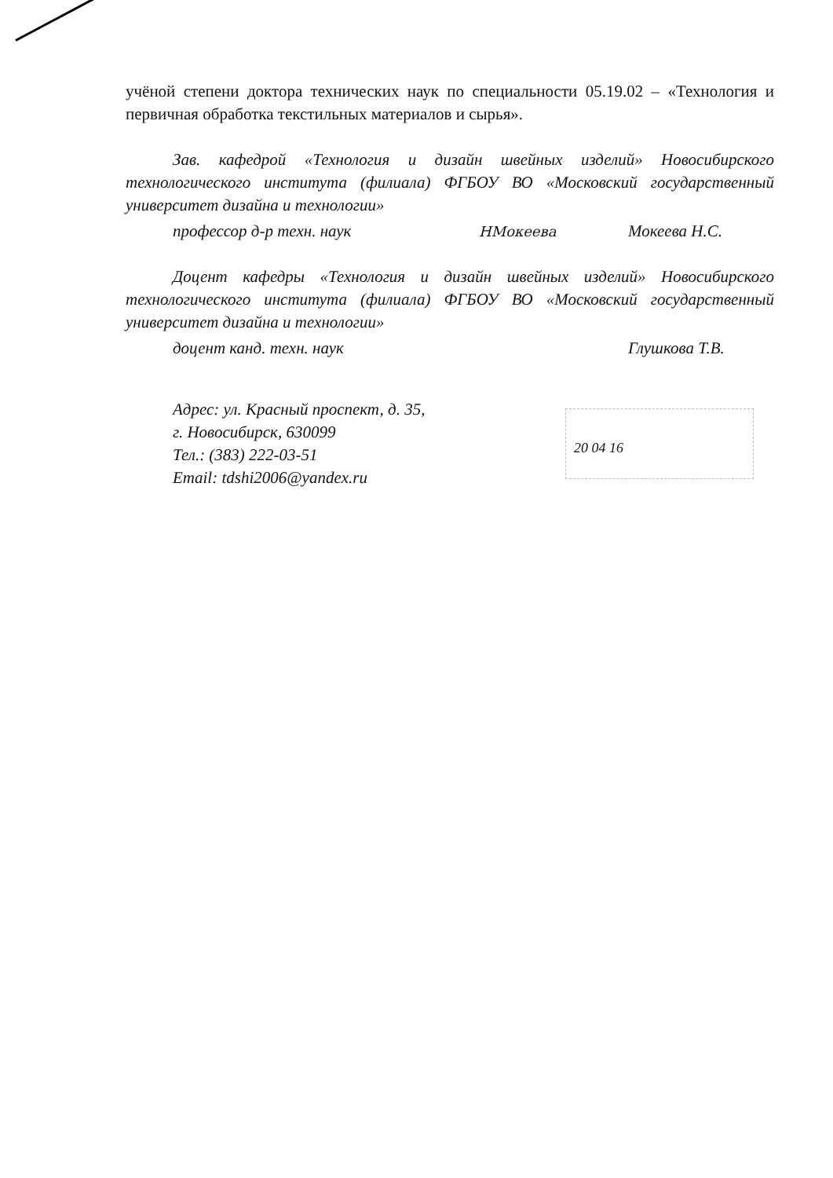учёной степени доктора технических наук по специальности 05.19.02 – «Технология и первичная обработка текстильных материалов и сырья».
Зав. кафедрой «Технология и дизайн швейных изделий» Новосибирского технологического института (филиала) ФГБОУ ВО «Московский государственный университет дизайна и технологии»
профессор д-р техн. наук НМокеева Мокеева Н.С.
Доцент кафедры «Технология и дизайн швейных изделий» Новосибирского технологического института (филиала) ФГБОУ ВО «Московский государственный университет дизайна и технологии»
доцент канд. техн. наук Глушкова Т.В.
Адрес: ул. Красный проспект, д. 35,
г. Новосибирск, 630099
Тел.: (383) 222-03-51
Email: tdshi2006@yandex.ru
20 04 16